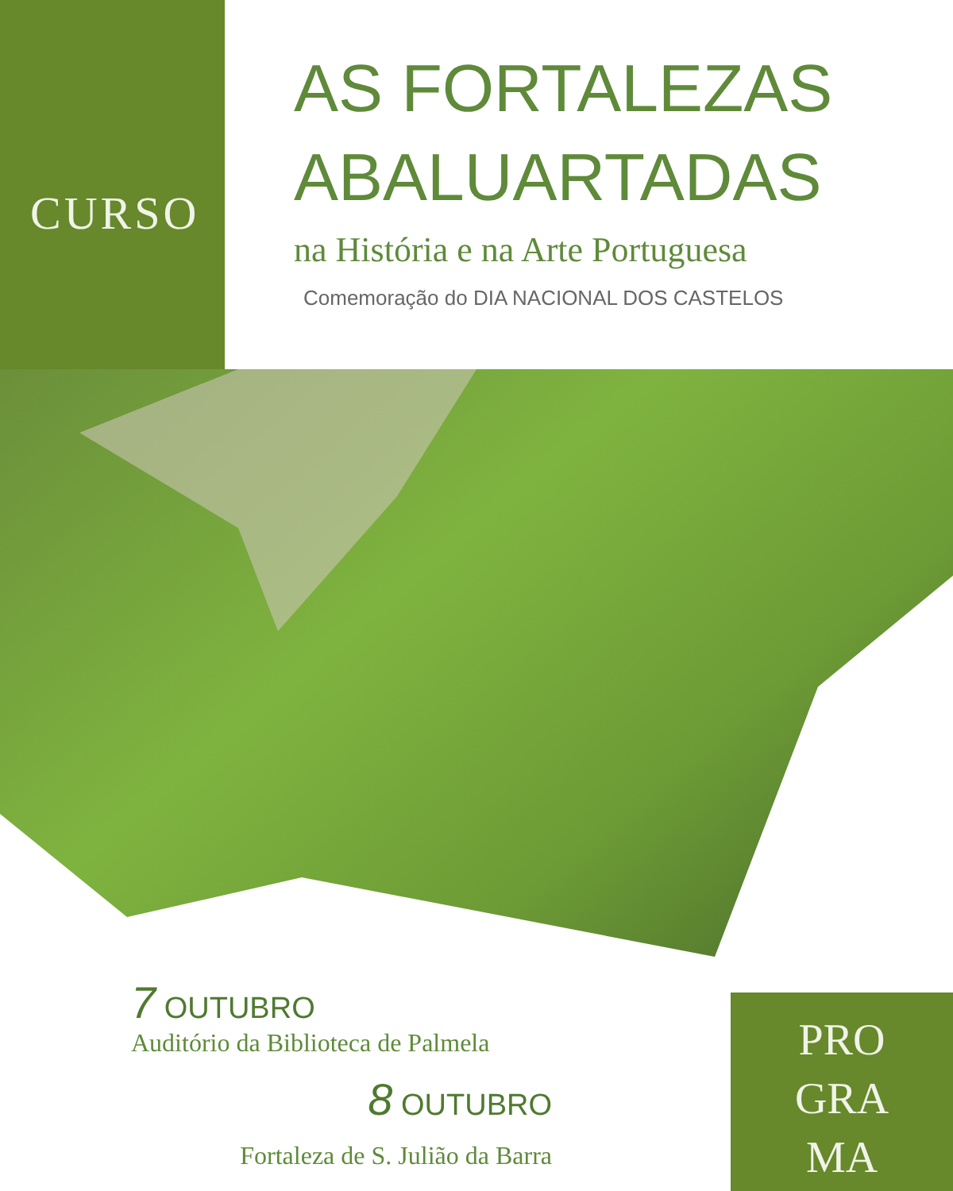CURSO
AS FORTALEZAS
ABALUARTADAS
na História e na Arte Portuguesa
Comemoração do DIA NACIONAL DOS CASTELOS
7 OUTUBRO
Auditório da Biblioteca de Palmela
8 OUTUBRO
Fortaleza de S. Julião da Barra
PRO
GRA
MA